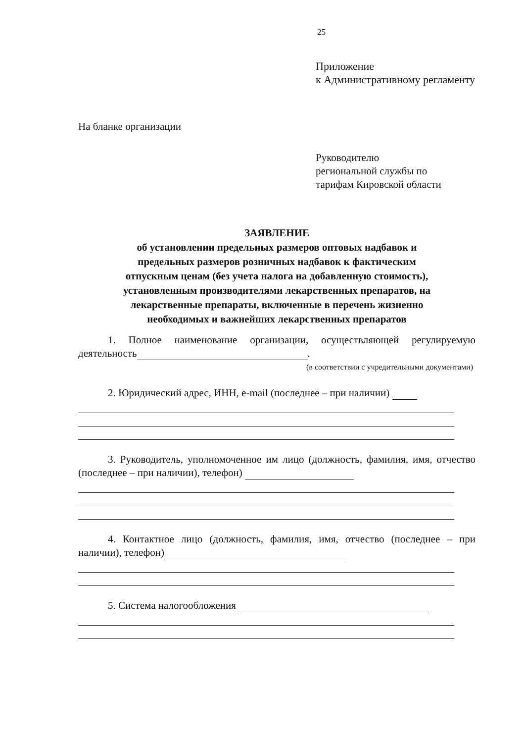25
Приложение
к Административному регламенту
На бланке организации
Руководителю
региональной службы по
тарифам Кировской области
ЗАЯВЛЕНИЕ
об установлении предельных размеров оптовых надбавок и
предельных размеров розничных надбавок к фактическим
отпускным ценам (без учета налога на добавленную стоимость),
установленным производителями лекарственных препаратов, на
лекарственные препараты, включенные в перечень жизненно
необходимых и важнейших лекарственных препаратов
1. Полное наименование организации, осуществляющей регулируемую деятельность .
(в соответствии с учредительными документами)
2. Юридический адрес, ИНН, e-mail (последнее – при наличии)
3. Руководитель, уполномоченное им лицо (должность, фамилия, имя, отчество (последнее – при наличии), телефон)
4. Контактное лицо (должность, фамилия, имя, отчество (последнее – при наличии), телефон)
5. Система налогообложения